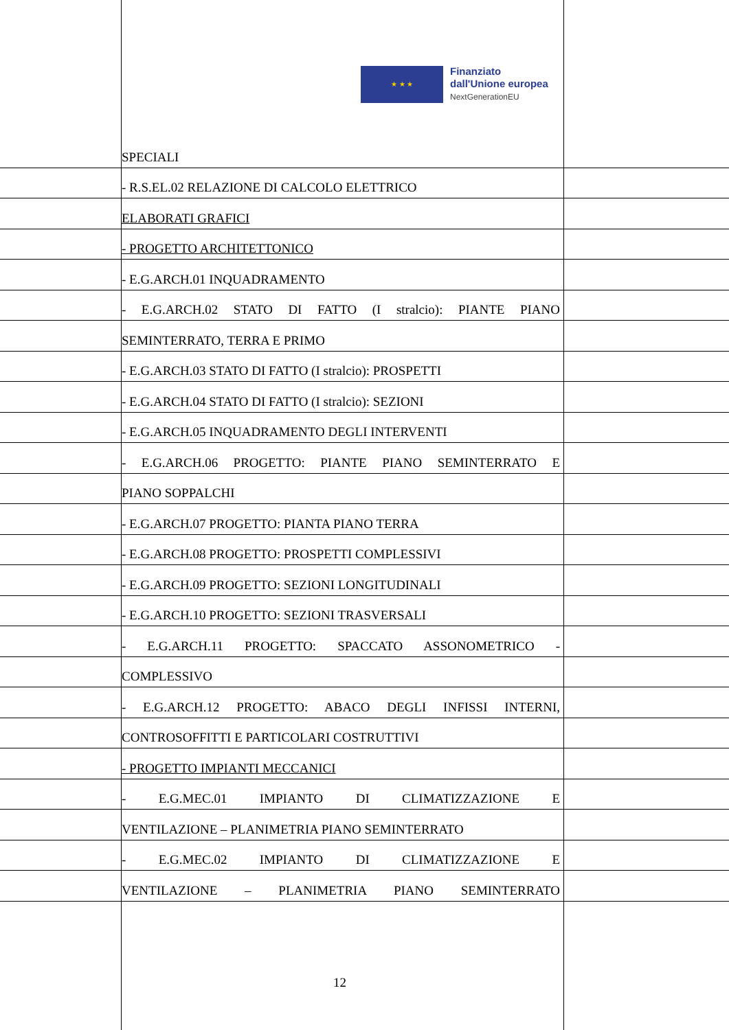★ ★ ★
Finanziato
dall'Unione europea
NextGenerationEU
SPECIALI
- R.S.EL.02 RELAZIONE DI CALCOLO ELETTRICO
ELABORATI GRAFICI
- PROGETTO ARCHITETTONICO
- E.G.ARCH.01 INQUADRAMENTO
- E.G.ARCH.02 STATO DI FATTO (I stralcio): PIANTE PIANO
SEMINTERRATO, TERRA E PRIMO
- E.G.ARCH.03 STATO DI FATTO (I stralcio): PROSPETTI
- E.G.ARCH.04 STATO DI FATTO (I stralcio): SEZIONI
- E.G.ARCH.05 INQUADRAMENTO DEGLI INTERVENTI
- E.G.ARCH.06 PROGETTO: PIANTE PIANO SEMINTERRATO E
PIANO SOPPALCHI
- E.G.ARCH.07 PROGETTO: PIANTA PIANO TERRA
- E.G.ARCH.08 PROGETTO: PROSPETTI COMPLESSIVI
- E.G.ARCH.09 PROGETTO: SEZIONI LONGITUDINALI
- E.G.ARCH.10 PROGETTO: SEZIONI TRASVERSALI
- E.G.ARCH.11 PROGETTO: SPACCATO ASSONOMETRICO -
COMPLESSIVO
- E.G.ARCH.12 PROGETTO: ABACO DEGLI INFISSI INTERNI,
CONTROSOFFITTI E PARTICOLARI COSTRUTTIVI
- PROGETTO IMPIANTI MECCANICI
- E.G.MEC.01 IMPIANTO DI CLIMATIZZAZIONE E
VENTILAZIONE – PLANIMETRIA PIANO SEMINTERRATO
- E.G.MEC.02 IMPIANTO DI CLIMATIZZAZIONE E
VENTILAZIONE – PLANIMETRIA PIANO SEMINTERRATO
12